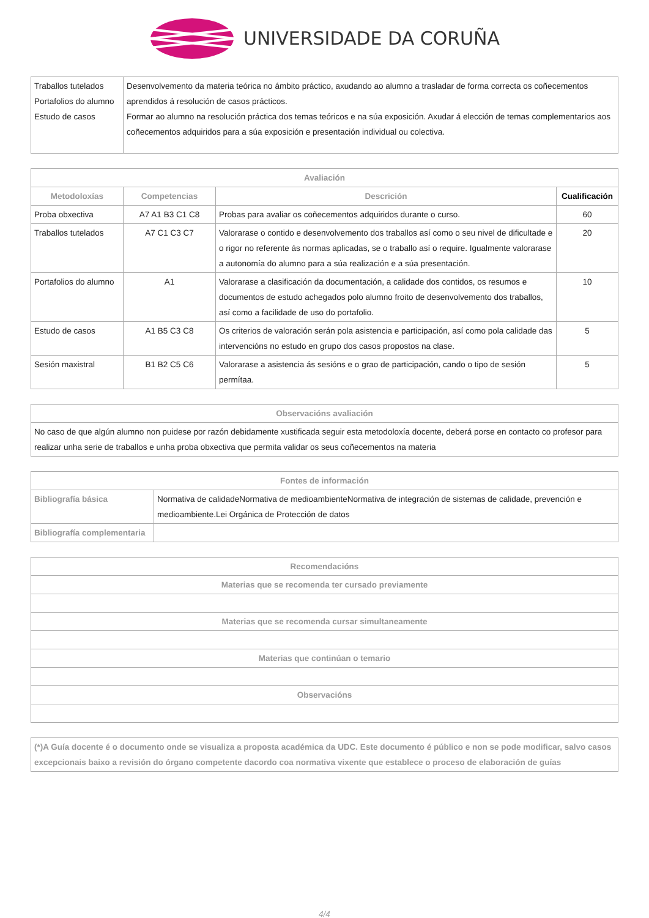UNIVERSIDADE DA CORUÑA
| Traballos tutelados Portafolios do alumno Estudo de casos | Desenvolvemento da materia teórica no ámbito práctico, axudando ao alumno a trasladar de forma correcta os coñecementos aprendidos á resolución de casos prácticos. Formar ao alumno na resolución práctica dos temas teóricos e na súa exposición. Axudar á elección de temas complementarios aos coñecementos adquiridos para a súa exposición e presentación individual ou colectiva. |
| Avaliación | | | |
| --- | --- | --- | --- |
| Metodoloxías | Competencias | Descrición | Cualificación |
| Proba obxectiva | A7 A1 B3 C1 C8 | Probas para avaliar os coñecementos adquiridos durante o curso. | 60 |
| Traballos tutelados | A7 C1 C3 C7 | Valorarase o contido e desenvolvemento dos traballos así como o seu nivel de dificultade e o rigor no referente ás normas aplicadas, se o traballo así o require. Igualmente valorarase a autonomía do alumno para a súa realización e a súa presentación. | 20 |
| Portafolios do alumno | A1 | Valorarase a clasificación da documentación, a calidade dos contidos, os resumos e documentos de estudo achegados polo alumno froito de desenvolvemento dos traballos, así como a facilidade de uso do portafolio. | 10 |
| Estudo de casos | A1 B5 C3 C8 | Os criterios de valoración serán pola asistencia e participación, así como pola calidade das intervencións no estudo en grupo dos casos propostos na clase. | 5 |
| Sesión maxistral | B1 B2 C5 C6 | Valorarase a asistencia ás sesións e o grao de participación, cando o tipo de sesión permítaa. | 5 |
| Observacións avaliación |
| --- |
| No caso de que algún alumno non puidese por razón debidamente xustificada seguir esta metodoloxía docente, deberá porse en contacto co profesor para realizar unha serie de traballos e unha proba obxectiva que permita validar os seus coñecementos na materia |
| Fontes de información | |
| --- | --- |
| Bibliografía básica | Normativa de calidadeNormativa de medioambienteNormativa de integración de sistemas de calidade, prevención e medioambiente.Lei Orgánica de Protección de datos |
| Bibliografía complementaria | |
| Recomendacións |
| --- |
| Materias que se recomenda ter cursado previamente |
| Materias que se recomenda cursar simultaneamente |
| Materias que continúan o temario |
| Observacións |
| (*)A Guía docente é o documento onde se visualiza a proposta académica da UDC. Este documento é público e non se pode modificar, salvo casos excepcionais baixo a revisión do órgano competente dacordo coa normativa vixente que establece o proceso de elaboración de guías |
4/4